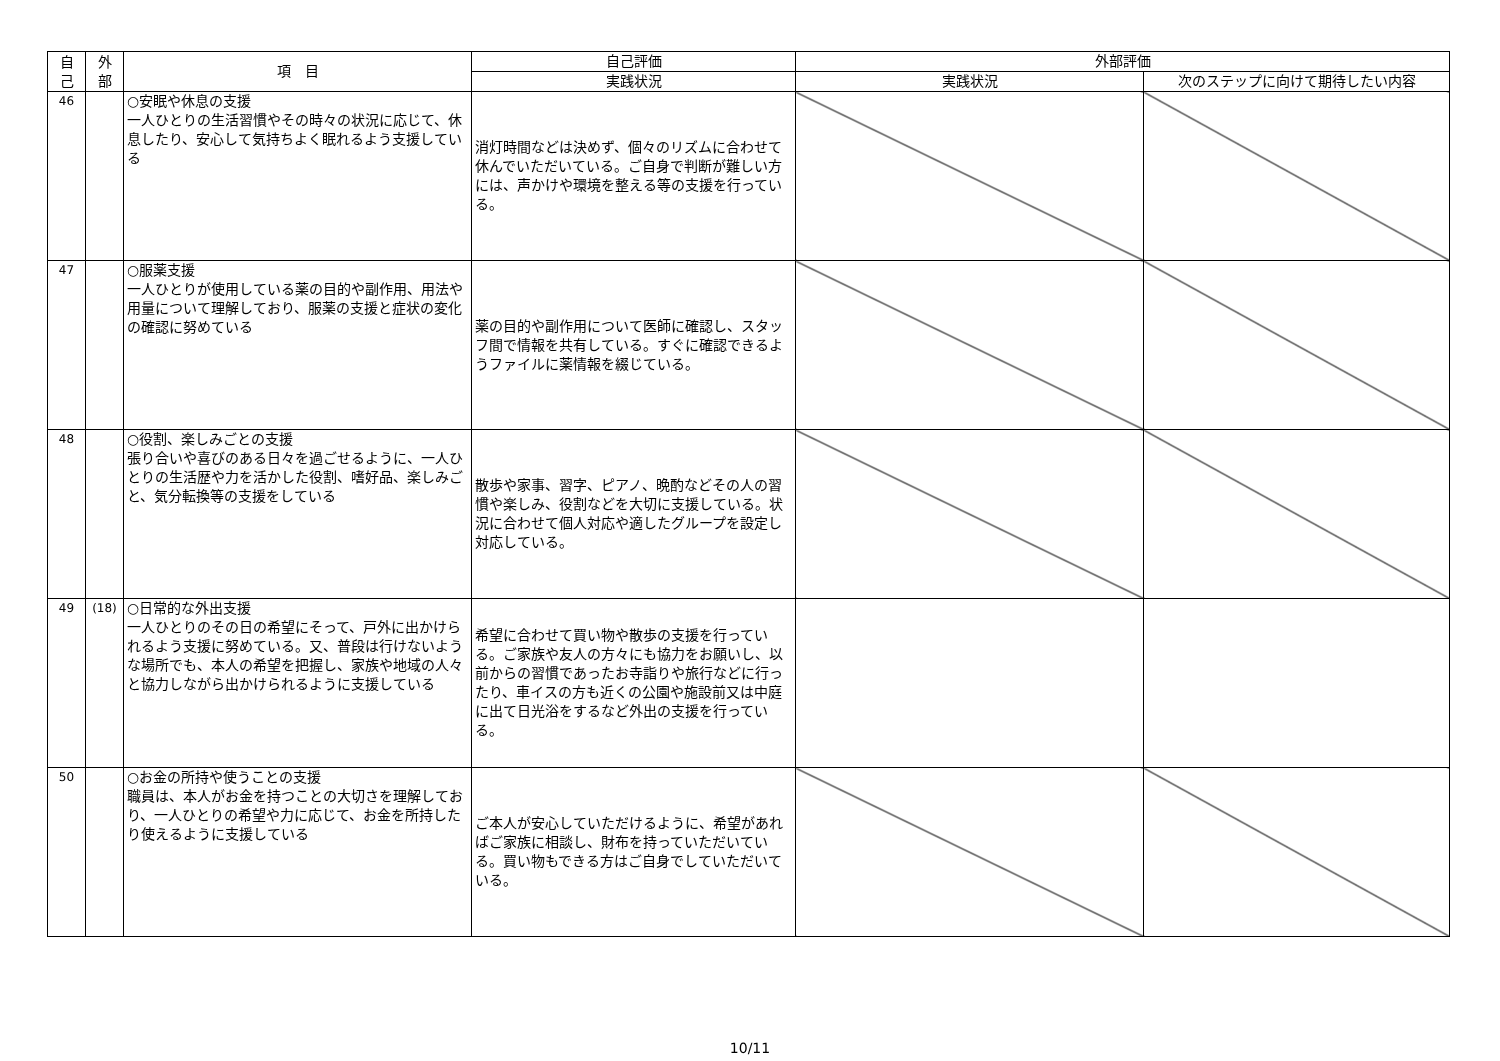| 自 己 | 外 部 | 項 目 | 自己評価 | 外部評価 | |
| --- | --- | --- | --- | --- | --- |
| | | | 実践状況 | 実践状況 | 次のステップに向けて期待したい内容 |
| 46 | | ○安眠や休息の支援 一人ひとりの生活習慣やその時々の状況に応じて、休息したり、安心して気持ちよく眠れるよう支援している | 消灯時間などは決めず、個々のリズムに合わせて休んでいただいている。ご自身で判断が難しい方には、声かけや環境を整える等の支援を行っている。 | | |
| 47 | | ○服薬支援 一人ひとりが使用している薬の目的や副作用、用法や用量について理解しており、服薬の支援と症状の変化の確認に努めている | 薬の目的や副作用について医師に確認し、スタッフ間で情報を共有している。すぐに確認できるようファイルに薬情報を綴じている。 | | |
| 48 | | ○役割、楽しみごとの支援 張り合いや喜びのある日々を過ごせるように、一人ひとりの生活歴や力を活かした役割、嗜好品、楽しみごと、気分転換等の支援をしている | 散歩や家事、習字、ピアノ、晩酌などその人の習慣や楽しみ、役割などを大切に支援している。状況に合わせて個人対応や適したグループを設定し対応している。 | | |
| 49 | (18) | ○日常的な外出支援 一人ひとりのその日の希望にそって、戸外に出かけられるよう支援に努めている。又、普段は行けないような場所でも、本人の希望を把握し、家族や地域の人々と協力しながら出かけられるように支援している | 希望に合わせて買い物や散歩の支援を行っている。ご家族や友人の方々にも協力をお願いし、以前からの習慣であったお寺詣りや旅行などに行ったり、車イスの方も近くの公園や施設前又は中庭に出て日光浴をするなど外出の支援を行っている。 | | |
| 50 | | ○お金の所持や使うことの支援 職員は、本人がお金を持つことの大切さを理解しており、一人ひとりの希望や力に応じて、お金を所持したり使えるように支援している | ご本人が安心していただけるように、希望があればご家族に相談し、財布を持っていただいている。買い物もできる方はご自身でしていただいている。 | | |
10/11